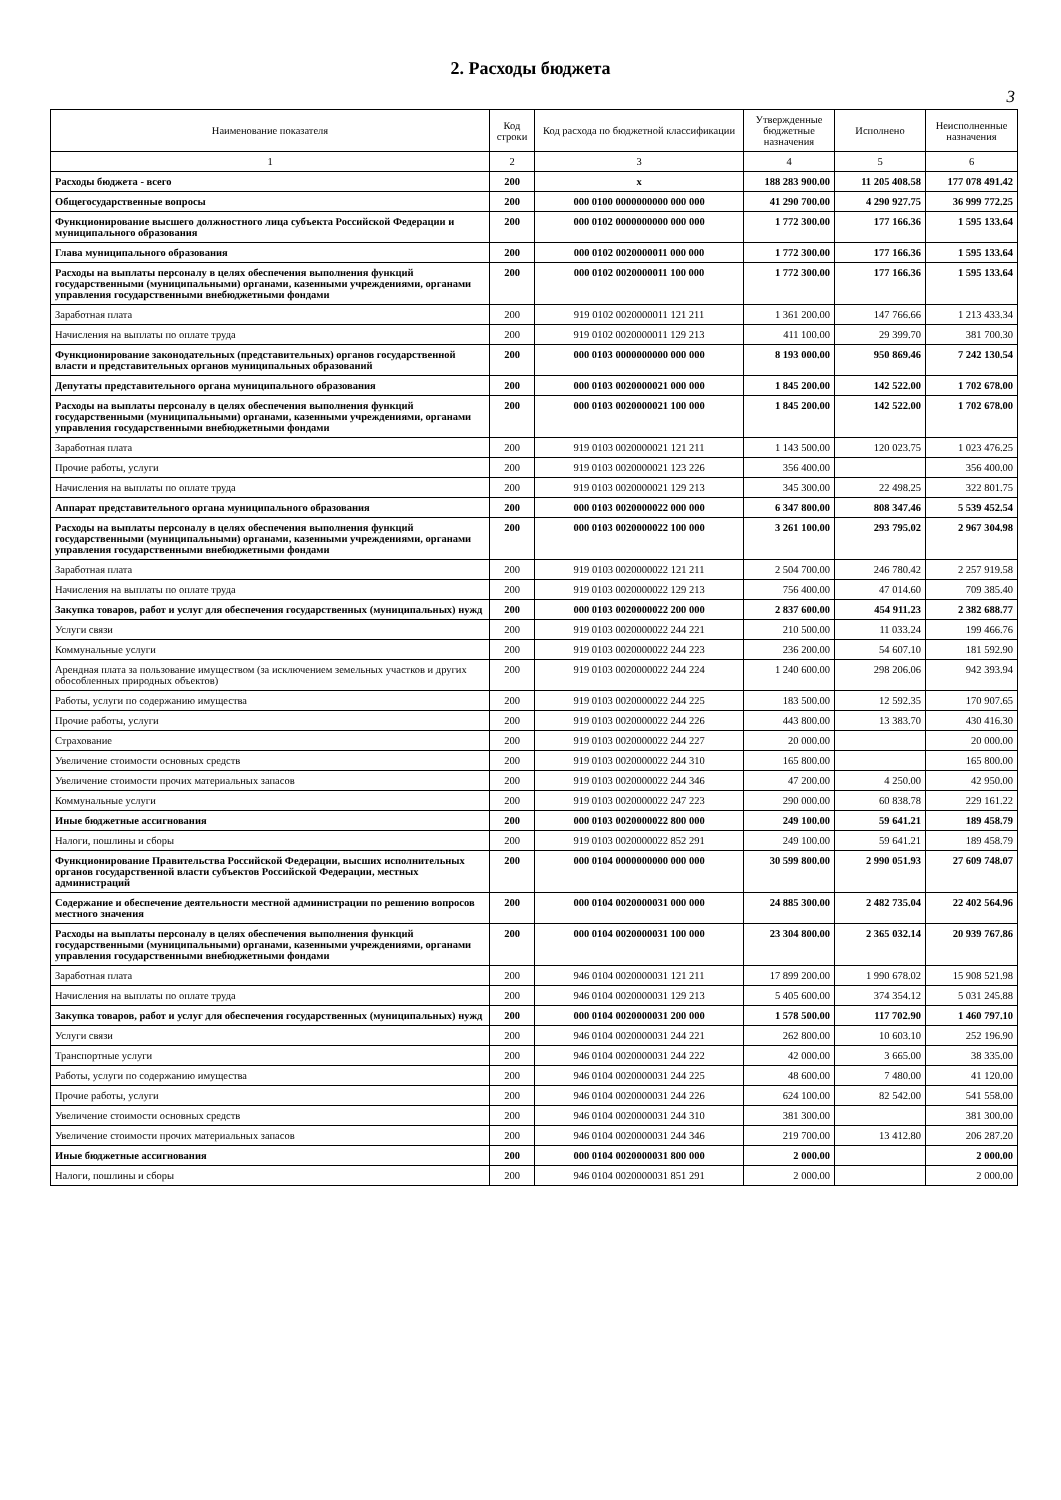2. Расходы бюджета
3
| Наименование показателя | Код строки | Код расхода по бюджетной классификации | Утвержденные бюджетные назначения | Исполнено | Неисполненные назначения |
| --- | --- | --- | --- | --- | --- |
| 1 | 2 | 3 | 4 | 5 | 6 |
| Расходы бюджета - всего | 200 | x | 188 283 900.00 | 11 205 408.58 | 177 078 491.42 |
| Общегосударственные вопросы | 200 | 000 0100 0000000000 000 000 | 41 290 700.00 | 4 290 927.75 | 36 999 772.25 |
| Функционирование высшего должностного лица субъекта Российской Федерации и муниципального образования | 200 | 000 0102 0000000000 000 000 | 1 772 300.00 | 177 166.36 | 1 595 133.64 |
| Глава муниципального образования | 200 | 000 0102 0020000011 000 000 | 1 772 300.00 | 177 166.36 | 1 595 133.64 |
| Расходы на выплаты персоналу в целях обеспечения выполнения функций государственными (муниципальными) органами, казенными учреждениями, органами управления государственными внебюджетными фондами | 200 | 000 0102 0020000011 100 000 | 1 772 300.00 | 177 166.36 | 1 595 133.64 |
| Заработная плата | 200 | 919 0102 0020000011 121 211 | 1 361 200.00 | 147 766.66 | 1 213 433.34 |
| Начисления на выплаты по оплате труда | 200 | 919 0102 0020000011 129 213 | 411 100.00 | 29 399.70 | 381 700.30 |
| Функционирование законодательных (представительных) органов государственной власти и представительных органов муниципальных образований | 200 | 000 0103 0000000000 000 000 | 8 193 000.00 | 950 869.46 | 7 242 130.54 |
| Депутаты представительного органа муниципального образования | 200 | 000 0103 0020000021 000 000 | 1 845 200.00 | 142 522.00 | 1 702 678.00 |
| Расходы на выплаты персоналу в целях обеспечения выполнения функций государственными (муниципальными) органами, казенными учреждениями, органами управления государственными внебюджетными фондами | 200 | 000 0103 0020000021 100 000 | 1 845 200.00 | 142 522.00 | 1 702 678.00 |
| Заработная плата | 200 | 919 0103 0020000021 121 211 | 1 143 500.00 | 120 023.75 | 1 023 476.25 |
| Прочие работы, услуги | 200 | 919 0103 0020000021 123 226 | 356 400.00 | | 356 400.00 |
| Начисления на выплаты по оплате труда | 200 | 919 0103 0020000021 129 213 | 345 300.00 | 22 498.25 | 322 801.75 |
| Аппарат представительного органа муниципального образования | 200 | 000 0103 0020000022 000 000 | 6 347 800.00 | 808 347.46 | 5 539 452.54 |
| Расходы на выплаты персоналу в целях обеспечения выполнения функций государственными (муниципальными) органами, казенными учреждениями, органами управления государственными внебюджетными фондами | 200 | 000 0103 0020000022 100 000 | 3 261 100.00 | 293 795.02 | 2 967 304.98 |
| Заработная плата | 200 | 919 0103 0020000022 121 211 | 2 504 700.00 | 246 780.42 | 2 257 919.58 |
| Начисления на выплаты по оплате труда | 200 | 919 0103 0020000022 129 213 | 756 400.00 | 47 014.60 | 709 385.40 |
| Закупка товаров, работ и услуг для обеспечения государственных (муниципальных) нужд | 200 | 000 0103 0020000022 200 000 | 2 837 600.00 | 454 911.23 | 2 382 688.77 |
| Услуги связи | 200 | 919 0103 0020000022 244 221 | 210 500.00 | 11 033.24 | 199 466.76 |
| Коммунальные услуги | 200 | 919 0103 0020000022 244 223 | 236 200.00 | 54 607.10 | 181 592.90 |
| Арендная плата за пользование имуществом (за исключением земельных участков и других обособленных природных объектов) | 200 | 919 0103 0020000022 244 224 | 1 240 600.00 | 298 206.06 | 942 393.94 |
| Работы, услуги по содержанию имущества | 200 | 919 0103 0020000022 244 225 | 183 500.00 | 12 592.35 | 170 907.65 |
| Прочие работы, услуги | 200 | 919 0103 0020000022 244 226 | 443 800.00 | 13 383.70 | 430 416.30 |
| Страхование | 200 | 919 0103 0020000022 244 227 | 20 000.00 | | 20 000.00 |
| Увеличение стоимости основных средств | 200 | 919 0103 0020000022 244 310 | 165 800.00 | | 165 800.00 |
| Увеличение стоимости прочих материальных запасов | 200 | 919 0103 0020000022 244 346 | 47 200.00 | 4 250.00 | 42 950.00 |
| Коммунальные услуги | 200 | 919 0103 0020000022 247 223 | 290 000.00 | 60 838.78 | 229 161.22 |
| Иные бюджетные ассигнования | 200 | 000 0103 0020000022 800 000 | 249 100.00 | 59 641.21 | 189 458.79 |
| Налоги, пошлины и сборы | 200 | 919 0103 0020000022 852 291 | 249 100.00 | 59 641.21 | 189 458.79 |
| Функционирование Правительства Российской Федерации, высших исполнительных органов государственной власти субъектов Российской Федерации, местных администраций | 200 | 000 0104 0000000000 000 000 | 30 599 800.00 | 2 990 051.93 | 27 609 748.07 |
| Содержание и обеспечение деятельности местной администрации по решению вопросов местного значения | 200 | 000 0104 0020000031 000 000 | 24 885 300.00 | 2 482 735.04 | 22 402 564.96 |
| Расходы на выплаты персоналу в целях обеспечения выполнения функций государственными (муниципальными) органами, казенными учреждениями, органами управления государственными внебюджетными фондами | 200 | 000 0104 0020000031 100 000 | 23 304 800.00 | 2 365 032.14 | 20 939 767.86 |
| Заработная плата | 200 | 946 0104 0020000031 121 211 | 17 899 200.00 | 1 990 678.02 | 15 908 521.98 |
| Начисления на выплаты по оплате труда | 200 | 946 0104 0020000031 129 213 | 5 405 600.00 | 374 354.12 | 5 031 245.88 |
| Закупка товаров, работ и услуг для обеспечения государственных (муниципальных) нужд | 200 | 000 0104 0020000031 200 000 | 1 578 500.00 | 117 702.90 | 1 460 797.10 |
| Услуги связи | 200 | 946 0104 0020000031 244 221 | 262 800.00 | 10 603.10 | 252 196.90 |
| Транспортные услуги | 200 | 946 0104 0020000031 244 222 | 42 000.00 | 3 665.00 | 38 335.00 |
| Работы, услуги по содержанию имущества | 200 | 946 0104 0020000031 244 225 | 48 600.00 | 7 480.00 | 41 120.00 |
| Прочие работы, услуги | 200 | 946 0104 0020000031 244 226 | 624 100.00 | 82 542.00 | 541 558.00 |
| Увеличение стоимости основных средств | 200 | 946 0104 0020000031 244 310 | 381 300.00 | | 381 300.00 |
| Увеличение стоимости прочих материальных запасов | 200 | 946 0104 0020000031 244 346 | 219 700.00 | 13 412.80 | 206 287.20 |
| Иные бюджетные ассигнования | 200 | 000 0104 0020000031 800 000 | 2 000.00 | | 2 000.00 |
| Налоги, пошлины и сборы | 200 | 946 0104 0020000031 851 291 | 2 000.00 | | 2 000.00 |